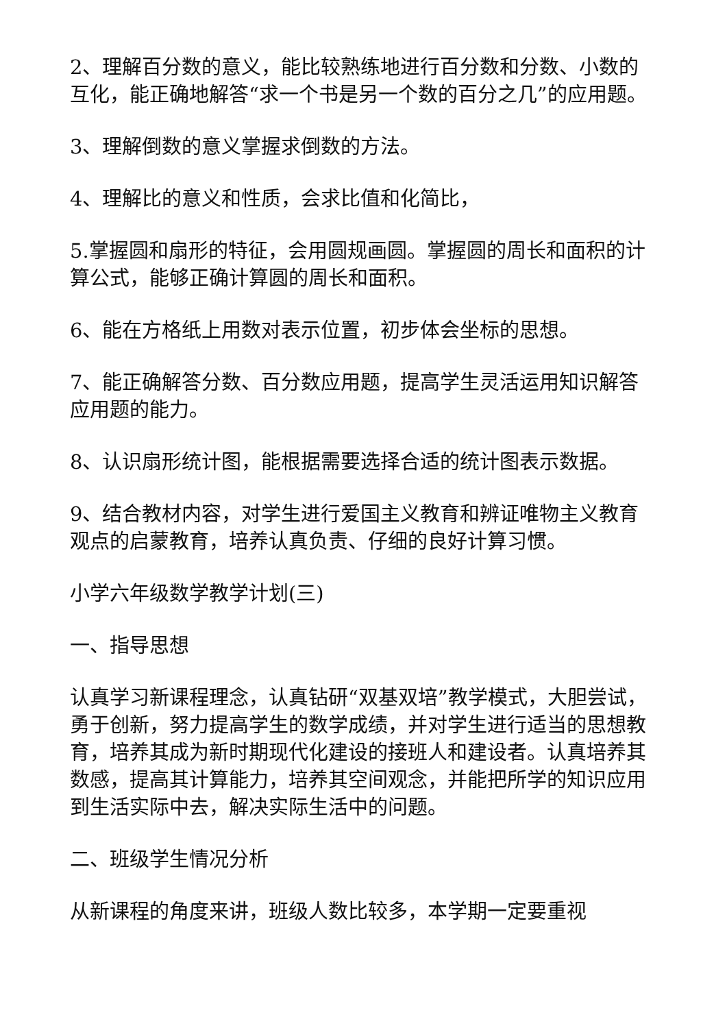2、理解百分数的意义，能比较熟练地进行百分数和分数、小数的互化，能正确地解答“求一个书是另一个数的百分之几”的应用题。
3、理解倒数的意义掌握求倒数的方法。
4、理解比的意义和性质，会求比值和化简比，
5.掌握圆和扇形的特征，会用圆规画圆。掌握圆的周长和面积的计算公式，能够正确计算圆的周长和面积。
6、能在方格纸上用数对表示位置，初步体会坐标的思想。
7、能正确解答分数、百分数应用题，提高学生灵活运用知识解答应用题的能力。
8、认识扇形统计图，能根据需要选择合适的统计图表示数据。
9、结合教材内容，对学生进行爱国主义教育和辨证唯物主义教育观点的启蒙教育，培养认真负责、仔细的良好计算习惯。
小学六年级数学教学计划(三)
一、指导思想
认真学习新课程理念，认真钻研“双基双培”教学模式，大胆尝试，勇于创新，努力提高学生的数学成绩，并对学生进行适当的思想教育，培养其成为新时期现代化建设的接班人和建设者。认真培养其数感，提高其计算能力，培养其空间观念，并能把所学的知识应用到生活实际中去，解决实际生活中的问题。
二、班级学生情况分析
从新课程的角度来讲，班级人数比较多，本学期一定要重视